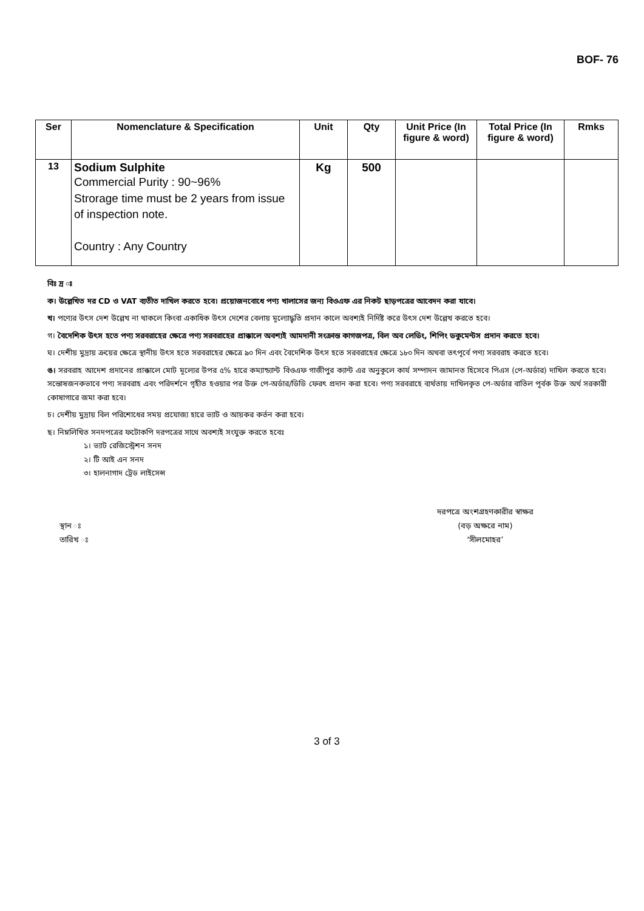BOF- 76
| Ser | Nomenclature & Specification | Unit | Qty | Unit Price (In figure & word) | Total Price (In figure & word) | Rmks |
| --- | --- | --- | --- | --- | --- | --- |
| 13 | Sodium Sulphite Commercial Purity : 90~96% Strorage time must be 2 years from issue of inspection note. Country : Any Country | Kg | 500 | | | |
বিঃ দ্র ঃ
ক। উল্লেখিত দর CD ও VAT ব্যতীত দাখিল করতে হবে। প্রয়োজনবোধে পণ্য খালাসের জন্য বিওএফ এর নিকট ছাড়পত্রের আবেদন করা যাবে।
খ। পণ্যের উৎস দেশ উল্লেখ না থাকলে কিংবা একাধিক উৎস দেশের বেলায় মূল্যোদ্ধৃতি প্রদান কালে অবশ্যই নির্দিষ্ট করে উৎস দেশ উল্লেখ করতে হবে।
গ। বৈদেশিক উৎস হতে পণ্য সরবরাহের ক্ষেত্রে পণ্য সরবরাহের প্রাক্কালে অবশ্যই আমদানী সংক্রান্ত কাগজপত্র, বিল অব লেডিং, শিপিং ডকুমেন্টস প্রদান করতে হবে।
ঘ। দেশীয় মুদ্রায় ক্রয়ের ক্ষেত্রে স্থানীয় উৎস হতে সরবরাহের ক্ষেত্রে ৯০ দিন এবং বৈদেশিক উৎস হতে সরবরাহের ক্ষেত্রে ১৮০ দিন অথবা তৎপূর্বে পণ্য সরবরাহ করতে হবে।
ঙ। সরবরাহ আদেশ প্রদানের প্রাক্কালে মোট মূল্যের উপর ৫% হারে কম্যান্ড্যান্ট বিওএফ গাজীপুর ক্যান্ট এর অনুকূলে কার্য সম্পাদন জামানত হিসেবে পিএস (পে-অর্ডার) দাখিল করতে হবে। সন্তোষজনকভাবে পণ্য সরবরাহ এবং পরিদর্শনে গৃহীত হওয়ার পর উক্ত পে-অর্ডার/ডিডি ফেরৎ প্রদান করা হবে। পণ্য সরবরাহে ব্যর্থতায় দাখিলকৃত পে-অর্ডার বাতিল পূর্বক উক্ত অর্থ সরকারী কোষাগারে জমা করা হবে।
চ। দেশীয় মুদ্রায় বিল পরিশোধের সময় প্রযোজ্য হারে ভ্যাট ও আয়কর কর্তন করা হবে।
ছ। নিম্নলিখিত সনদপত্রের ফটোকপি দরপত্রের সাথে অবশ্যই সংযুক্ত করতে হবেঃ
১। ভ্যাট রেজিস্ট্রেশন সনদ
২। টি আই এন সনদ
৩। হালনাগাদ ট্রেড লাইসেন্স
স্থান ঃ
তারিখ ঃ
দরপত্রে অংশগ্রহণকারীর স্বাক্ষর
(বড় অক্ষরে নাম)
‘সীলমোহর’
3 of 3